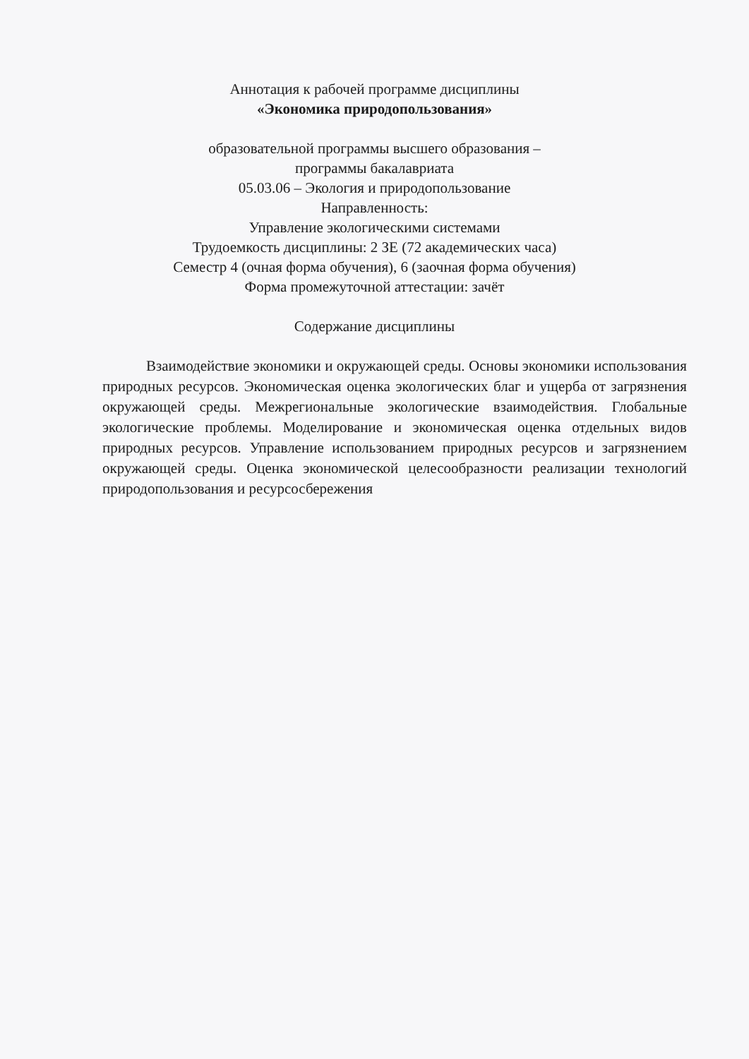Аннотация к рабочей программе дисциплины
«Экономика природопользования»
образовательной программы высшего образования –
программы бакалавриата
05.03.06 – Экология и природопользование
Направленность:
Управление экологическими системами
Трудоемкость дисциплины: 2 ЗЕ (72 академических часа)
Семестр 4 (очная форма обучения), 6 (заочная форма обучения)
Форма промежуточной аттестации: зачёт
Содержание дисциплины
Взаимодействие экономики и окружающей среды. Основы экономики использования природных ресурсов. Экономическая оценка экологических благ и ущерба от загрязнения окружающей среды. Межрегиональные экологические взаимодействия. Глобальные экологические проблемы. Моделирование и экономическая оценка отдельных видов природных ресурсов. Управление использованием природных ресурсов и загрязнением окружающей среды. Оценка экономической целесообразности реализации технологий природопользования и ресурсосбережения